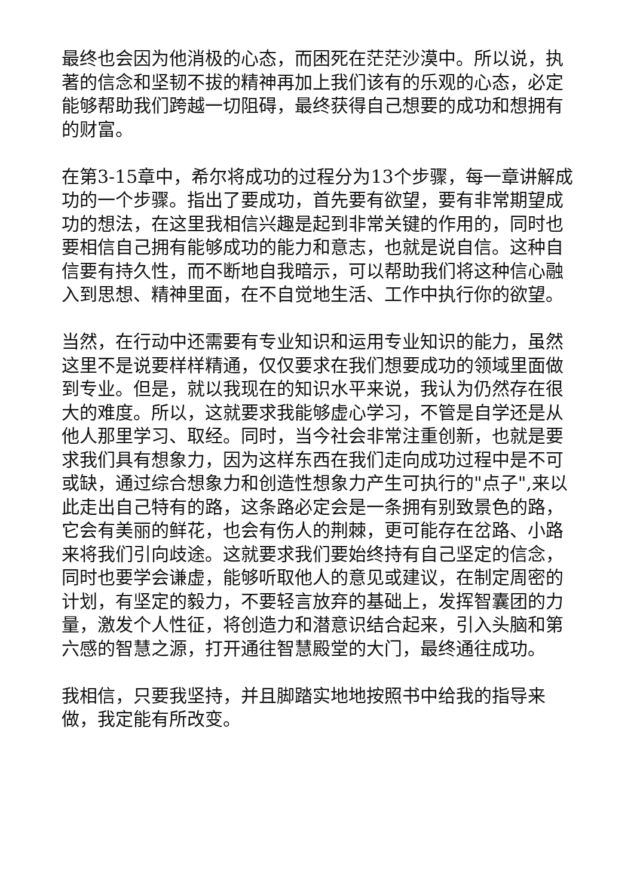最终也会因为他消极的心态，而困死在茫茫沙漠中。所以说，执著的信念和坚韧不拔的精神再加上我们该有的乐观的心态，必定能够帮助我们跨越一切阻碍，最终获得自己想要的成功和想拥有的财富。
在第3-15章中，希尔将成功的过程分为13个步骤，每一章讲解成功的一个步骤。指出了要成功，首先要有欲望，要有非常期望成功的想法，在这里我相信兴趣是起到非常关键的作用的，同时也要相信自己拥有能够成功的能力和意志，也就是说自信。这种自信要有持久性，而不断地自我暗示，可以帮助我们将这种信心融入到思想、精神里面，在不自觉地生活、工作中执行你的欲望。
当然，在行动中还需要有专业知识和运用专业知识的能力，虽然这里不是说要样样精通，仅仅要求在我们想要成功的领域里面做到专业。但是，就以我现在的知识水平来说，我认为仍然存在很大的难度。所以，这就要求我能够虚心学习，不管是自学还是从他人那里学习、取经。同时，当今社会非常注重创新，也就是要求我们具有想象力，因为这样东西在我们走向成功过程中是不可或缺，通过综合想象力和创造性想象力产生可执行的"点子",来以此走出自己特有的路，这条路必定会是一条拥有别致景色的路，它会有美丽的鲜花，也会有伤人的荆棘，更可能存在岔路、小路来将我们引向歧途。这就要求我们要始终持有自己坚定的信念，同时也要学会谦虚，能够听取他人的意见或建议，在制定周密的计划，有坚定的毅力，不要轻言放弃的基础上，发挥智囊团的力量，激发个人性征，将创造力和潜意识结合起来，引入头脑和第六感的智慧之源，打开通往智慧殿堂的大门，最终通往成功。
我相信，只要我坚持，并且脚踏实地地按照书中给我的指导来做，我定能有所改变。